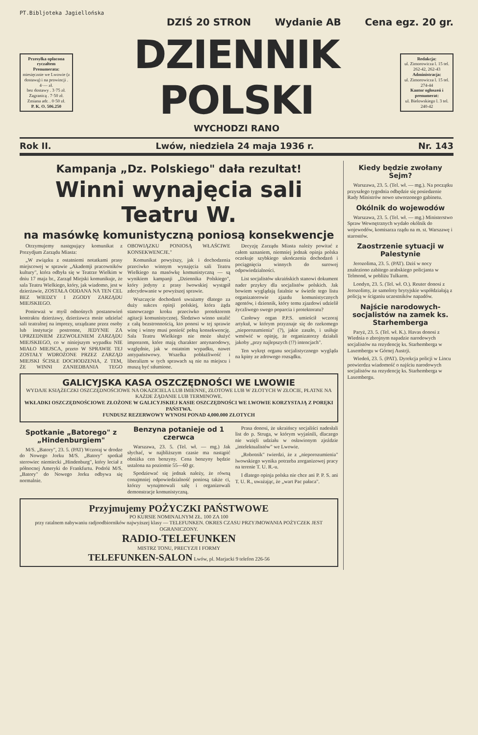PT.Bibljoteka Jagiellońska
DZIŚ 20 STRON Wydanie AB Cena egz. 20 gr.
Przesyłka opłacona ryczałtem
Prenumerata:
miesięcznie we Lwowie (z dostawą) i na prowincji . 4·— zł.
bez dostawy . 3·75 zł.
Zagranicą . 7·50 zł.
Zmiana adr. . 0·50 zł.
P. K. O. 506.250
DZIENNIK POLSKI
WYCHODZI RANO
Redakcja:
ul. Zimorowicza l. 15 tel. 262-42, 262-43
Administracja:
ul. Zimorowicza l. 15 tel. 274-44
Kantor ogłoszeń i prenumerat:
ul. Bielowskiego l. 3 tel. 240-42
Rok II. Lwów, niedziela 24 maja 1936 r. Nr. 143
Kampanja „Dz. Polskiego" dała rezultat!
Winni wynajęcia sali Teatru W.
na masówkę komunistyczną poniosą konsekwencje
Otrzymujemy następujący komunikat z Prezydjum Zarządu Miasta:
„W związku z ostatniemi notatkami prasy miejscowej w sprawie „Akademji pracowników kultury", która odbyła się w Teatrze Wielkim w dniu 17 maja br., Zarząd Miejski komunikuje, że sala Teatru Wielkiego, który, jak wiadomo, jest w dzierżawie, ZOSTAŁA ODDANA NA TEN CEL BEZ WIEDZY I ZGODY ZARZĄDU MIEJSKIEGO.
Ponieważ w myśl odnośnych postanowień kontraktu dzierżawy, dzierżawca może udzielać sali teatralnej na imprezy, urządzane przez osoby lub instytucje postronne, JEDYNIE ZA UPRZEDNIEM ZEZWOLENIEM ZARZĄDU MIEJSKIEGO, co w niniejszym wypadku NIE MIAŁO MIEJSCA, przeto W SPRAWIE TEJ ZOSTAŁY WDROŻONE PRZEZ ZARZĄD MIEJSKI ŚCISŁE DOCHODZENIA, Z TEM, ŻE WINNI ZANIEDBANIA TEGO OBOWIĄZKU PONIOSĄ WŁAŚCIWE KONSEKWENCJE."
Komunikat powyższy, jak i dochodzenia przeciwko winnym wynajęcia sali Teatru Wielkiego na masówkę komunistyczną — są wynikiem kampanji „Dziennika Polskiego", który jedyny z prasy lwowskiej wystąpił zdecydowanie w powyższej sprawie.
Wszczęcie dochodzeń uważamy dlatego za duży sukces opinji polskiej, która żąda stanowczego kroku przeciwko protektorom agitacji komunistycznej. Śledztwo winno ustalić z całą bezstronnością, kto ponosi w tej sprawie winę i winny musi ponieść pełną konsekwencję. Sala Teatru Wielkiego nie może służyć imprezom, które mają charakter antynarodowy, względnie, jak w ostatnim wypadku, nawet antypaństwowy. Wszelka pobłażliwość i liberalizm w tych sprawach są nie na miejscu i muszą być stłumione.
Decyzję Zarządu Miasta należy powitać z całem uznaniem, niemniej jednak opinja polska oczekuje szybkiego ukończenia dochodzeń i pociągnięcia winnych do surowej odpowiedzialności.
List socjalistów ukraińskich stanowi dokument nader przykry dla socjalistów polskich. Jak bowiem wyglądają fatalnie w świetle tego listu organizatorowie zjazdu komunistycznych agentów, i dziennik, który temu zjazdowi udzielił życzliwego swego poparcia i protektoratu?
Czołowy organ P.P.S. umieścił wczoraj artykuł, w którym przyznaje się do rzekomego „nieporozumienia" (?), jakie zaszło, i usiłuje wmówić w opinję, że organizatorzy działali jakoby „przy najlepszych (!?) intencjach".
Ten wykręt organu socjalistycznego wygląda na kpiny ze zdrowego rozsądku.
GALICYJSKA KASA OSZCZĘDNOŚCI WE LWOWIE
WYDAJE KSIĄŻECZKI OSZCZĘDNOŚCIOWE NA OKAZICIELA LUB IMIENNE, ZŁOTOWE LUB W ZŁOTYCH W ZŁOCIE, PŁATNE NA KAŻDE ŻĄDANIE LUB TERMINOWE.
WKŁADKI OSZCZĘDNOŚCIOWE ZŁOŻONE W GALICYJSKIEJ KASIE OSZCZĘDNOŚCI WE LWOWIE KORZYSTAJĄ Z PORĘKI PAŃSTWA.
FUNDUSZ REZERWOWY WYNOSI PONAD 4,000.000 ZŁOTYCH
Spotkanie „Batorego" z „Hindenburgiem"
M/S. „Batory", 23. 5. (PAT) Wczoraj w drodze do Nowego Jorku M/S. „Batory" spotkał sterowiec niemiecki „Hindenburg", który leciał z północnej Ameryki do Frankfurtu. Podróż M/S. „Batory" do Nowego Jorku odbywa się normalnie.
Benzyna potanieje od 1 czerwca
Warszawa, 23. 5. (Tel. wł. — mg.) Jak słychać, w najbliższym czasie ma nastąpić obniżka cen benzyny. Cena benzyny będzie ustalona na poziomie 55—60 gr.
Spodziewać się jednak należy, że równą conajmniej odpowiedzialność poniosą także ci, którzy wynajmowali salę i organizowali demonstracje komunistyczną.
Prasa donosi, że ukraińscy socjaliści nadesłali list do p. Struga, w którym wyjaśnili, dlaczego nie wzięli udziału w osławionym zjeździe „intelektualistów" we Lwowie.
„Robotnik" twierdzi, że z „nieporozumienia" lwowskiego wynika potrzeba zorganizowej pracy na terenie T. U. R.-u.
I dlatego opinja polska nie chce ani P. P. S. ani T. U. R., uważając, że „wart Pac pałaca".
Przyjmujemy POŻYCZKI PAŃSTWOWE
PO KURSIE NOMINALNYM ZŁ. 100 ZA 100
przy ratalnem nabywaniu radjoodbiorników najwyższej klasy — TELEFUNKEN. OKRES CZASU PRZYJMOWANIA POŻYCZEK JEST OGRANICZONY.
RADIO-TELEFUNKEN
MISTRZ TONU, PRECYZJI I FORMY
TELEFUNKEN-SALON Lwów, pl. Marjacki 9 telefon 226-56
Kiedy będzie zwołany Sejm?
Warszawa, 23. 5. (Tel. wł. — mg.). Na początku przyszłego tygodnia odbędzie się posiedzenie Rady Ministrów nowo utworzonego gabinetu.
Okólnik do wojewodów
Warszawa, 23. 5. (Tel. wł. — mg.) Ministerstwo Spraw Wewnętrznych wydało okólnik do wojewodów, komisarza rządu na m. st. Warszawę i starostów.
Zaostrzenie sytuacji w Palestynie
Jerozolima, 23. 5. (PAT). Dziś w nocy znaleziono zabitego arabskiego policjanta w Telmond, w pobliżu Tulkarm.
Londyn, 23. 5. (Tel. wł. O.). Reuter donosi z Jerozolimy, że samoloty brytyjskie współdziałają z policją w ściganiu uczestników napadów.
Najście narodowych-socjalistów na zamek ks. Starhemberga
Paryż, 23. 5. (Tel. wł. K.). Havas donosi z Wiednia o zbrojnym napadzie narodowych socjalistów na rezydencję ks. Starhemberga w Laxembergu w Górnej Austrji.
Wiedeń, 23. 5. (PAT). Dyrekcja policji w Lincu potwierdza wiadomość o najściu narodowych socjalistów na rezydencję ks. Starhemberga w Laxembergu.